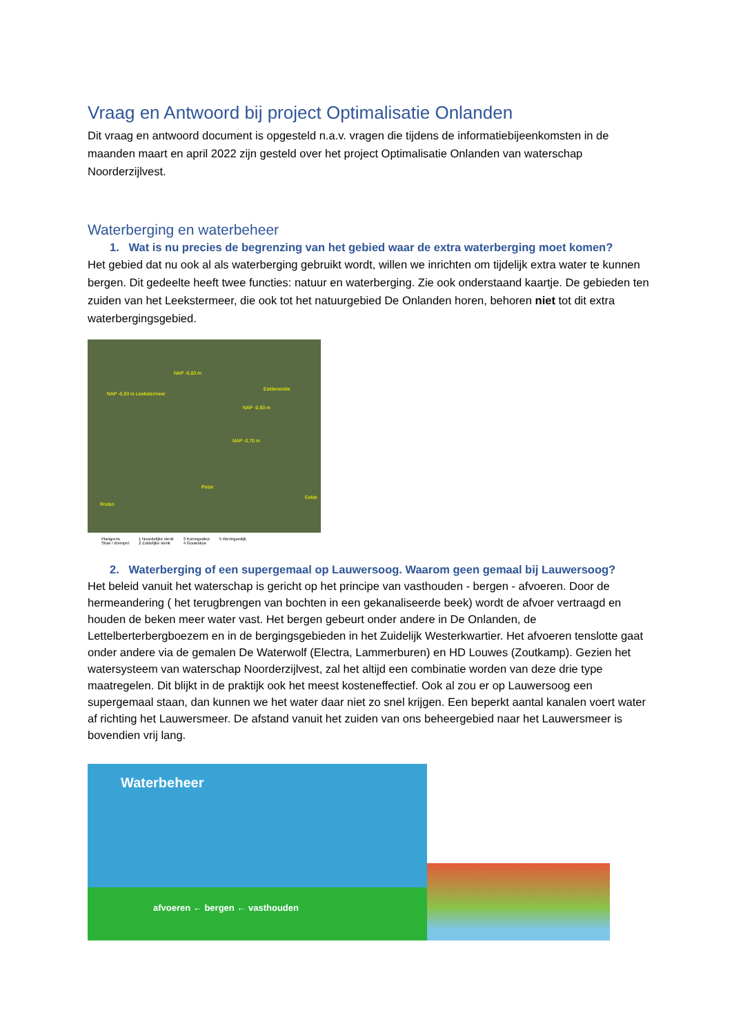Vraag en Antwoord bij project Optimalisatie Onlanden
Dit vraag en antwoord document is opgesteld n.a.v. vragen die tijdens de informatiebijeenkomsten in de maanden maart en april 2022 zijn gesteld over het project Optimalisatie Onlanden van waterschap Noorderzijlvest.
Waterberging en waterbeheer
1. Wat is nu precies de begrenzing van het gebied waar de extra waterberging moet komen?
Het gebied dat nu ook al als waterberging gebruikt wordt, willen we inrichten om tijdelijk extra water te kunnen bergen. Dit gedeelte heeft twee functies: natuur en waterberging. Zie ook onderstaand kaartje. De gebieden ten zuiden van het Leekstermeer, die ook tot het natuurgebied De Onlanden horen, behoren niet tot dit extra waterbergingsgebied.
NAP -0,83 m
NAP -0,93 m Leekstermeer
Eelderwolde
NAP -0,50 m
NAP -0,70 m
Peize
Roden
Eelde
Plangrens
Stuw / drempel 1 Noordelijke slenk
2 Zuidelijke slenk 3 Koningsdiep
4 Gouwstuw 5 Weringsedijk
2. Waterberging of een supergemaal op Lauwersoog. Waarom geen gemaal bij Lauwersoog?
Het beleid vanuit het waterschap is gericht op het principe van vasthouden - bergen - afvoeren. Door de hermeandering ( het terugbrengen van bochten in een gekanaliseerde beek) wordt de afvoer vertraagd en houden de beken meer water vast. Het bergen gebeurt onder andere in De Onlanden, de Lettelberterbergboezem en in de bergingsgebieden in het Zuidelijk Westerkwartier. Het afvoeren tenslotte gaat onder andere via de gemalen De Waterwolf (Electra, Lammerburen) en HD Louwes (Zoutkamp). Gezien het watersysteem van waterschap Noorderzijlvest, zal het altijd een combinatie worden van deze drie type maatregelen. Dit blijkt in de praktijk ook het meest kosteneffectief. Ook al zou er op Lauwersoog een supergemaal staan, dan kunnen we het water daar niet zo snel krijgen. Een beperkt aantal kanalen voert water af richting het Lauwersmeer. De afstand vanuit het zuiden van ons beheergebied naar het Lauwersmeer is bovendien vrij lang.
Waterbeheer
afvoeren ← bergen ← vasthouden